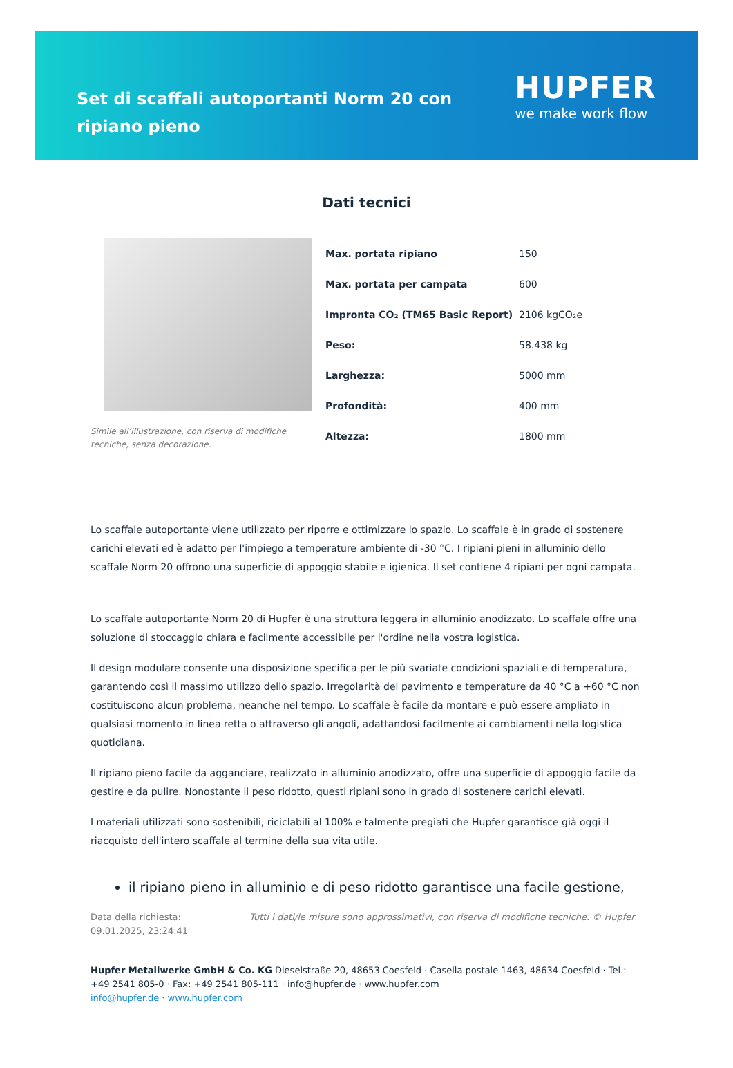Set di scaffali autoportanti Norm 20 con ripiano pieno
HUPFER
we make work flow
Dati tecnici
Simile all’illustrazione, con riserva di modifiche tecniche, senza decorazione.
| Max. portata ripiano | 150 |
| Max. portata per campata | 600 |
| Impronta CO₂ (TM65 Basic Report) | 2106 kgCO₂e |
| Peso: | 58.438 kg |
| Larghezza: | 5000 mm |
| Profondità: | 400 mm |
| Altezza: | 1800 mm |
Lo scaffale autoportante viene utilizzato per riporre e ottimizzare lo spazio. Lo scaffale è in grado di sostenere carichi elevati ed è adatto per l'impiego a temperature ambiente di -30 °C. I ripiani pieni in alluminio dello scaffale Norm 20 offrono una superficie di appoggio stabile e igienica. Il set contiene 4 ripiani per ogni campata.
Lo scaffale autoportante Norm 20 di Hupfer è una struttura leggera in alluminio anodizzato. Lo scaffale offre una soluzione di stoccaggio chiara e facilmente accessibile per l'ordine nella vostra logistica.
Il design modulare consente una disposizione specifica per le più svariate condizioni spaziali e di temperatura, garantendo così il massimo utilizzo dello spazio. Irregolarità del pavimento e temperature da 40 °C a +60 °C non costituiscono alcun problema, neanche nel tempo. Lo scaffale è facile da montare e può essere ampliato in qualsiasi momento in linea retta o attraverso gli angoli, adattandosi facilmente ai cambiamenti nella logistica quotidiana.
Il ripiano pieno facile da agganciare, realizzato in alluminio anodizzato, offre una superficie di appoggio facile da gestire e da pulire. Nonostante il peso ridotto, questi ripiani sono in grado di sostenere carichi elevati.
I materiali utilizzati sono sostenibili, riciclabili al 100% e talmente pregiati che Hupfer garantisce già oggi il riacquisto dell'intero scaffale al termine della sua vita utile.
il ripiano pieno in alluminio e di peso ridotto garantisce una facile gestione,
Data della richiesta: 09.01.2025, 23:24:41
Tutti i dati/le misure sono approssimativi, con riserva di modifiche tecniche. © Hupfer
Hupfer Metallwerke GmbH & Co. KG Dieselstraße 20, 48653 Coesfeld · Casella postale 1463, 48634 Coesfeld · Tel.: +49 2541 805-0 · Fax: +49 2541 805-111 · info@hupfer.de · www.hupfer.com
info@hupfer.de · www.hupfer.com